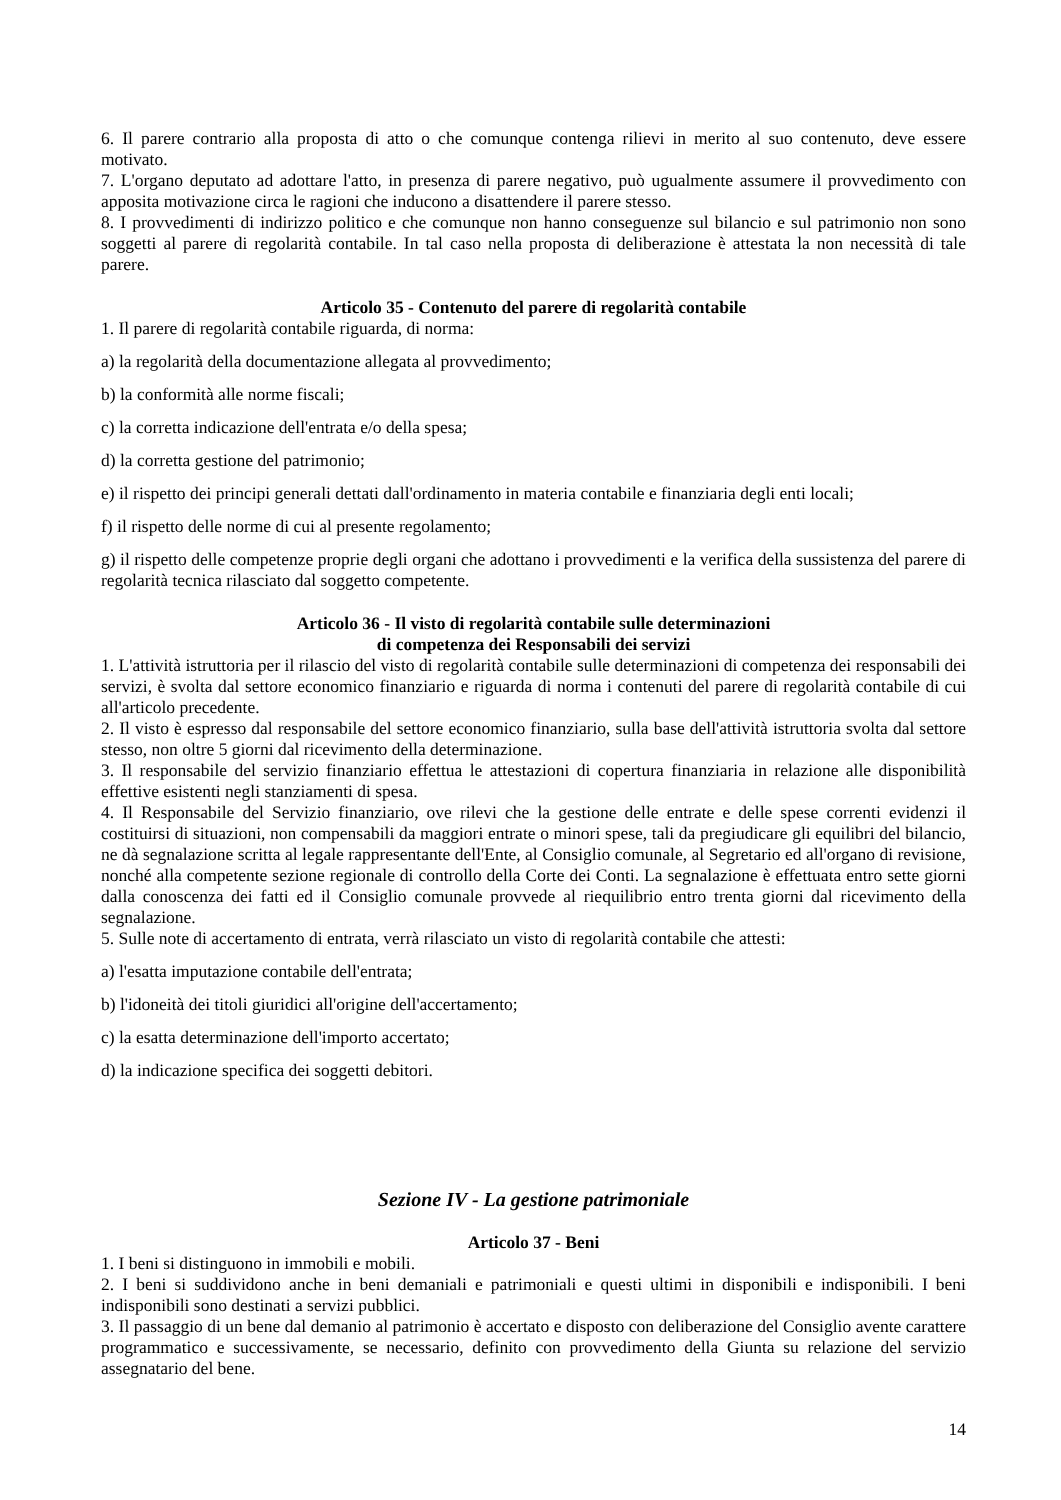6. Il parere contrario alla proposta di atto o che comunque contenga rilievi in merito al suo contenuto, deve essere motivato.
7. L'organo deputato ad adottare l'atto, in presenza di parere negativo, può ugualmente assumere il provvedimento con apposita motivazione circa le ragioni che inducono a disattendere il parere stesso.
8. I provvedimenti di indirizzo politico e che comunque non hanno conseguenze sul bilancio e sul patrimonio non sono soggetti al parere di regolarità contabile. In tal caso nella proposta di deliberazione è attestata la non necessità di tale parere.
Articolo 35 - Contenuto del parere di regolarità contabile
1. Il parere di regolarità contabile riguarda, di norma:
a) la regolarità della documentazione allegata al provvedimento;
b) la conformità alle norme fiscali;
c) la corretta indicazione dell'entrata e/o della spesa;
d) la corretta gestione del patrimonio;
e) il rispetto dei principi generali dettati dall'ordinamento in materia contabile e finanziaria degli enti locali;
f) il rispetto delle norme di cui al presente regolamento;
g) il rispetto delle competenze proprie degli organi che adottano i provvedimenti e la verifica della sussistenza del parere di regolarità tecnica rilasciato dal soggetto competente.
Articolo 36 - Il visto di regolarità contabile sulle determinazioni
di competenza dei Responsabili dei servizi
1. L'attività istruttoria per il rilascio del visto di regolarità contabile sulle determinazioni di competenza dei responsabili dei servizi, è svolta dal settore economico finanziario e riguarda di norma i contenuti del parere di regolarità contabile di cui all'articolo precedente.
2. Il visto è espresso dal responsabile del settore economico finanziario, sulla base dell'attività istruttoria svolta dal settore stesso, non oltre 5 giorni dal ricevimento della determinazione.
3. Il responsabile del servizio finanziario effettua le attestazioni di copertura finanziaria in relazione alle disponibilità effettive esistenti negli stanziamenti di spesa.
4. Il Responsabile del Servizio finanziario, ove rilevi che la gestione delle entrate e delle spese correnti evidenzi il costituirsi di situazioni, non compensabili da maggiori entrate o minori spese, tali da pregiudicare gli equilibri del bilancio, ne dà segnalazione scritta al legale rappresentante dell'Ente, al Consiglio comunale, al Segretario ed all'organo di revisione, nonché alla competente sezione regionale di controllo della Corte dei Conti. La segnalazione è effettuata entro sette giorni dalla conoscenza dei fatti ed il Consiglio comunale provvede al riequilibrio entro trenta giorni dal ricevimento della segnalazione.
5. Sulle note di accertamento di entrata, verrà rilasciato un visto di regolarità contabile che attesti:
a) l'esatta imputazione contabile dell'entrata;
b) l'idoneità dei titoli giuridici all'origine dell'accertamento;
c) la esatta determinazione dell'importo accertato;
d) la indicazione specifica dei soggetti debitori.
Sezione IV - La gestione patrimoniale
Articolo 37 - Beni
1. I beni si distinguono in immobili e mobili.
2. I beni si suddividono anche in beni demaniali e patrimoniali e questi ultimi in disponibili e indisponibili. I beni indisponibili sono destinati a servizi pubblici.
3. Il passaggio di un bene dal demanio al patrimonio è accertato e disposto con deliberazione del Consiglio avente carattere programmatico e successivamente, se necessario, definito con provvedimento della Giunta su relazione del servizio assegnatario del bene.
14